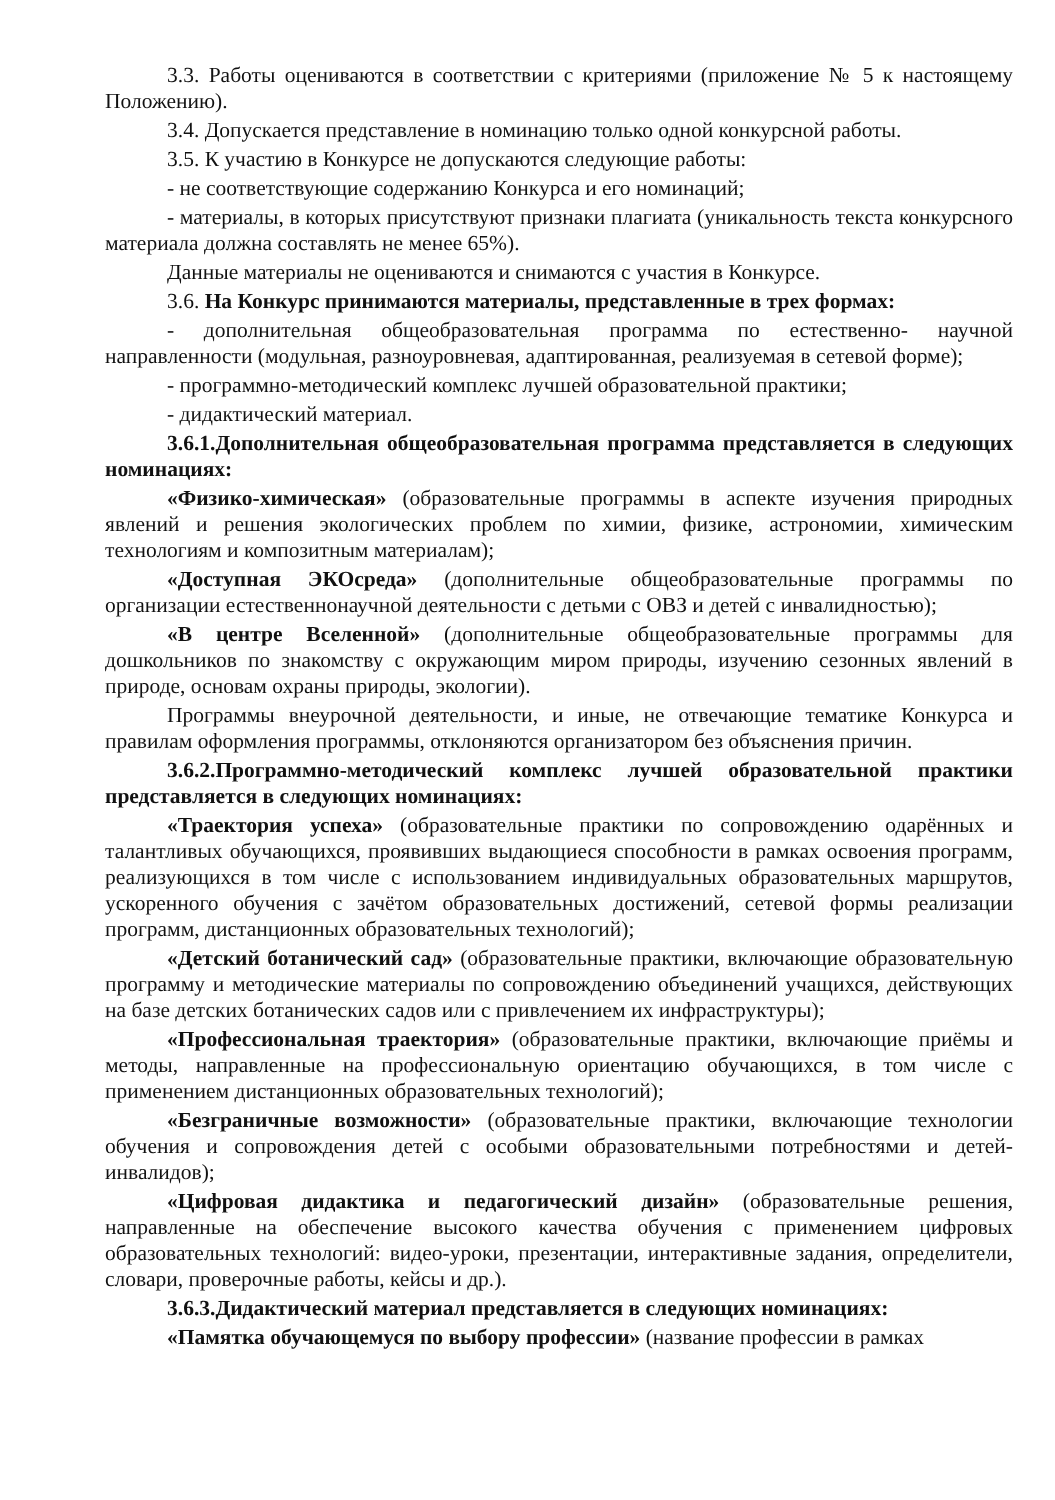3.3. Работы оцениваются в соответствии с критериями (приложение № 5 к настоящему Положению).
3.4. Допускается представление в номинацию только одной конкурсной работы.
3.5. К участию в Конкурсе не допускаются следующие работы:
- не соответствующие содержанию Конкурса и его номинаций;
- материалы, в которых присутствуют признаки плагиата (уникальность текста конкурсного материала должна составлять не менее 65%).
Данные материалы не оцениваются и снимаются с участия в Конкурсе.
3.6. На Конкурс принимаются материалы, представленные в трех формах:
- дополнительная общеобразовательная программа по естественно- научной направленности (модульная, разноуровневая, адаптированная, реализуемая в сетевой форме);
- программно-методический комплекс лучшей образовательной практики;
- дидактический материал.
3.6.1.Дополнительная общеобразовательная программа представляется в следующих номинациях:
«Физико-химическая» (образовательные программы в аспекте изучения природных явлений и решения экологических проблем по химии, физике, астрономии, химическим технологиям и композитным материалам);
«Доступная ЭКОсреда» (дополнительные общеобразовательные программы по организации естественнонаучной деятельности с детьми с ОВЗ и детей с инвалидностью);
«В центре Вселенной» (дополнительные общеобразовательные программы для дошкольников по знакомству с окружающим миром природы, изучению сезонных явлений в природе, основам охраны природы, экологии).
Программы внеурочной деятельности, и иные, не отвечающие тематике Конкурса и правилам оформления программы, отклоняются организатором без объяснения причин.
3.6.2.Программно-методический комплекс лучшей образовательной практики представляется в следующих номинациях:
«Траектория успеха» (образовательные практики по сопровождению одарённых и талантливых обучающихся, проявивших выдающиеся способности в рамках освоения программ, реализующихся в том числе с использованием индивидуальных образовательных маршрутов, ускоренного обучения с зачётом образовательных достижений, сетевой формы реализации программ, дистанционных образовательных технологий);
«Детский ботанический сад» (образовательные практики, включающие образовательную программу и методические материалы по сопровождению объединений учащихся, действующих на базе детских ботанических садов или с привлечением их инфраструктуры);
«Профессиональная траектория» (образовательные практики, включающие приёмы и методы, направленные на профессиональную ориентацию обучающихся, в том числе с применением дистанционных образовательных технологий);
«Безграничные возможности» (образовательные практики, включающие технологии обучения и сопровождения детей с особыми образовательными потребностями и детей-инвалидов);
«Цифровая дидактика и педагогический дизайн» (образовательные решения, направленные на обеспечение высокого качества обучения с применением цифровых образовательных технологий: видео-уроки, презентации, интерактивные задания, определители, словари, проверочные работы, кейсы и др.).
3.6.3.Дидактический материал представляется в следующих номинациях:
«Памятка обучающемуся по выбору профессии» (название профессии в рамках